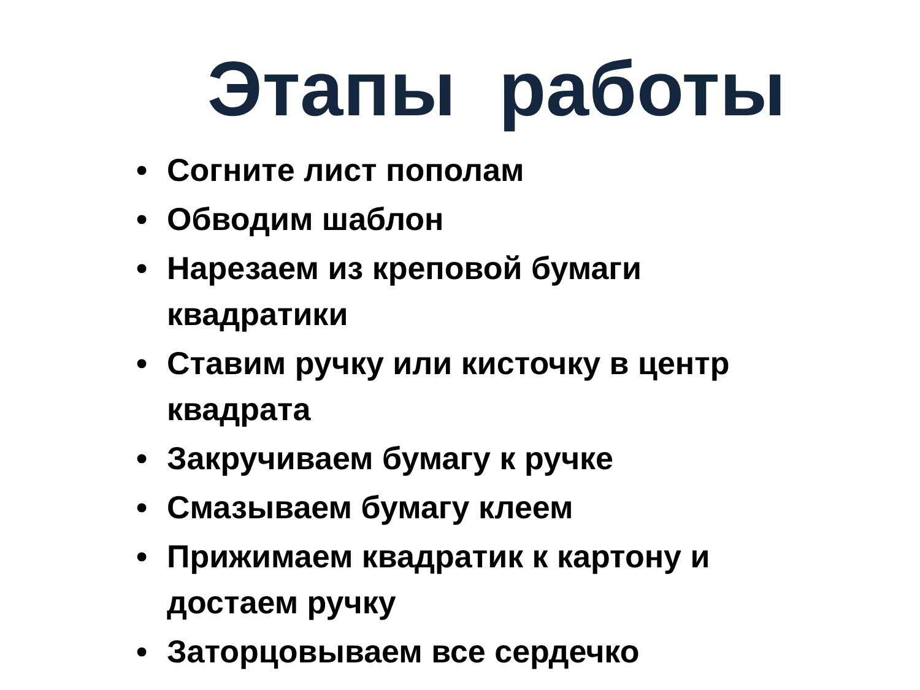Этапы работы
• Согните лист пополам
• Обводим шаблон
• Нарезаем из креповой бумаги квадратики
• Ставим ручку или кисточку в центр квадрата
• Закручиваем бумагу к ручке
• Смазываем бумагу клеем
• Прижимаем квадратик к картону и достаем ручку
• Заторцовываем все сердечко